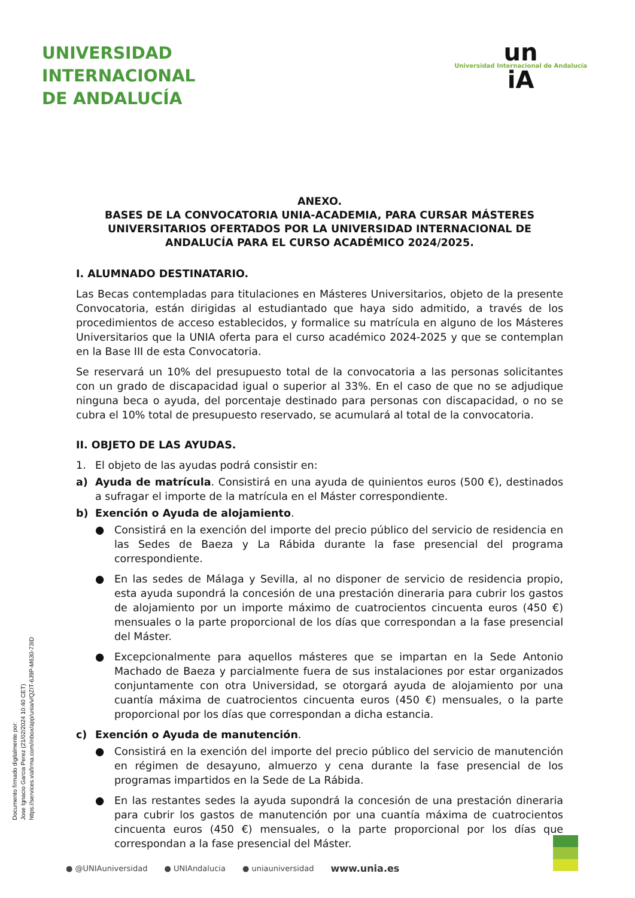UNIVERSIDAD
INTERNACIONAL
DE ANDALUCÍA
un
Universidad Internacional de Andalucía
iA
ANEXO.
BASES DE LA CONVOCATORIA UNIA-ACADEMIA, PARA CURSAR MÁSTERES UNIVERSITARIOS OFERTADOS POR LA UNIVERSIDAD INTERNACIONAL DE ANDALUCÍA PARA EL CURSO ACADÉMICO 2024/2025.
I. ALUMNADO DESTINATARIO.
Las Becas contempladas para titulaciones en Másteres Universitarios, objeto de la presente Convocatoria, están dirigidas al estudiantado que haya sido admitido, a través de los procedimientos de acceso establecidos, y formalice su matrícula en alguno de los Másteres Universitarios que la UNIA oferta para el curso académico 2024-2025 y que se contemplan en la Base III de esta Convocatoria.
Se reservará un 10% del presupuesto total de la convocatoria a las personas solicitantes con un grado de discapacidad igual o superior al 33%. En el caso de que no se adjudique ninguna beca o ayuda, del porcentaje destinado para personas con discapacidad, o no se cubra el 10% total de presupuesto reservado, se acumulará al total de la convocatoria.
II. OBJETO DE LAS AYUDAS.
1. El objeto de las ayudas podrá consistir en:
a) Ayuda de matrícula. Consistirá en una ayuda de quinientos euros (500 €), destinados a sufragar el importe de la matrícula en el Máster correspondiente.
b) Exención o Ayuda de alojamiento.
● Consistirá en la exención del importe del precio público del servicio de residencia en las Sedes de Baeza y La Rábida durante la fase presencial del programa correspondiente.
● En las sedes de Málaga y Sevilla, al no disponer de servicio de residencia propio, esta ayuda supondrá la concesión de una prestación dineraria para cubrir los gastos de alojamiento por un importe máximo de cuatrocientos cincuenta euros (450 €) mensuales o la parte proporcional de los días que correspondan a la fase presencial del Máster.
● Excepcionalmente para aquellos másteres que se impartan en la Sede Antonio Machado de Baeza y parcialmente fuera de sus instalaciones por estar organizados conjuntamente con otra Universidad, se otorgará ayuda de alojamiento por una cuantía máxima de cuatrocientos cincuenta euros (450 €) mensuales, o la parte proporcional por los días que correspondan a dicha estancia.
c) Exención o Ayuda de manutención.
● Consistirá en la exención del importe del precio público del servicio de manutención en régimen de desayuno, almuerzo y cena durante la fase presencial de los programas impartidos en la Sede de La Rábida.
● En las restantes sedes la ayuda supondrá la concesión de una prestación dineraria para cubrir los gastos de manutención por una cuantía máxima de cuatrocientos cincuenta euros (450 €) mensuales, o la parte proporcional por los días que correspondan a la fase presencial del Máster.
Documento firmado digitalmente por:
Jose Ignacio Garcia Perez (21/02/2024 10:40 CET)
https://services.viafirma.com/inbox/app/unia/v/QZIT-6J9P-M630-73ID
● @UNIAuniversidad ● UNIAndalucia ● uniauniversidad www.unia.es